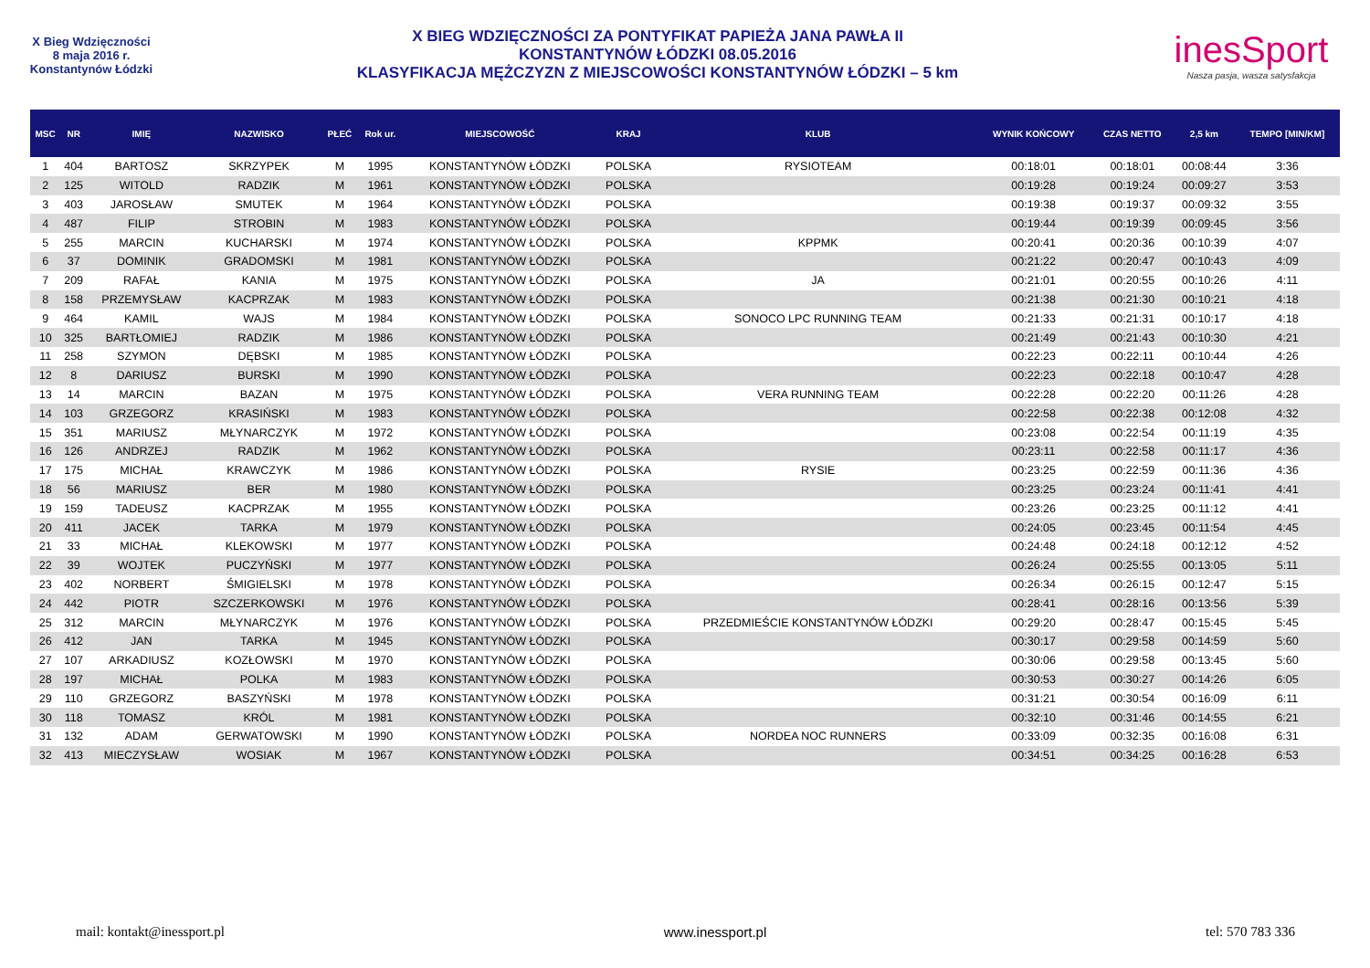X Bieg Wdzięczności
8 maja 2016 r.
Konstantynów Łódzki
X BIEG WDZIĘCZNOŚCI ZA PONTYFIKAT PAPIEŻA JANA PAWŁA II
KONSTANTYNÓW ŁÓDZKI 08.05.2016
KLASYFIKACJA MĘŻCZYZN Z MIEJSCOWOŚCI KONSTANTYNÓW ŁÓDZKI – 5 km
inesSport
Nasza pasja, wasza satysfakcja
| MSC | NR | IMIĘ | NAZWISKO | PŁEĆ | Rok ur. | MIEJSCOWOŚĆ | KRAJ | KLUB | WYNIK KOŃCOWY | CZAS NETTO | 2,5 km | TEMPO [MIN/KM] |
| --- | --- | --- | --- | --- | --- | --- | --- | --- | --- | --- | --- | --- |
| 1 | 404 | BARTOSZ | SKRZYPEK | M | 1995 | KONSTANTYNÓW ŁÓDZKI | POLSKA | RYSIOTEAM | 00:18:01 | 00:18:01 | 00:08:44 | 3:36 |
| 2 | 125 | WITOLD | RADZIK | M | 1961 | KONSTANTYNÓW ŁÓDZKI | POLSKA | | 00:19:28 | 00:19:24 | 00:09:27 | 3:53 |
| 3 | 403 | JAROSŁAW | SMUTEK | M | 1964 | KONSTANTYNÓW ŁÓDZKI | POLSKA | | 00:19:38 | 00:19:37 | 00:09:32 | 3:55 |
| 4 | 487 | FILIP | STROBIN | M | 1983 | KONSTANTYNÓW ŁÓDZKI | POLSKA | | 00:19:44 | 00:19:39 | 00:09:45 | 3:56 |
| 5 | 255 | MARCIN | KUCHARSKI | M | 1974 | KONSTANTYNÓW ŁÓDZKI | POLSKA | KPPMK | 00:20:41 | 00:20:36 | 00:10:39 | 4:07 |
| 6 | 37 | DOMINIK | GRADOMSKI | M | 1981 | KONSTANTYNÓW ŁÓDZKI | POLSKA | | 00:21:22 | 00:20:47 | 00:10:43 | 4:09 |
| 7 | 209 | RAFAŁ | KANIA | M | 1975 | KONSTANTYNÓW ŁÓDZKI | POLSKA | JA | 00:21:01 | 00:20:55 | 00:10:26 | 4:11 |
| 8 | 158 | PRZEMYSŁAW | KACPRZAK | M | 1983 | KONSTANTYNÓW ŁÓDZKI | POLSKA | | 00:21:38 | 00:21:30 | 00:10:21 | 4:18 |
| 9 | 464 | KAMIL | WAJS | M | 1984 | KONSTANTYNÓW ŁÓDZKI | POLSKA | SONOCO LPC RUNNING TEAM | 00:21:33 | 00:21:31 | 00:10:17 | 4:18 |
| 10 | 325 | BARTŁOMIEJ | RADZIK | M | 1986 | KONSTANTYNÓW ŁÓDZKI | POLSKA | | 00:21:49 | 00:21:43 | 00:10:30 | 4:21 |
| 11 | 258 | SZYMON | DĘBSKI | M | 1985 | KONSTANTYNÓW ŁÓDZKI | POLSKA | | 00:22:23 | 00:22:11 | 00:10:44 | 4:26 |
| 12 | 8 | DARIUSZ | BURSKI | M | 1990 | KONSTANTYNÓW ŁÓDZKI | POLSKA | | 00:22:23 | 00:22:18 | 00:10:47 | 4:28 |
| 13 | 14 | MARCIN | BAZAN | M | 1975 | KONSTANTYNÓW ŁÓDZKI | POLSKA | VERA RUNNING TEAM | 00:22:28 | 00:22:20 | 00:11:26 | 4:28 |
| 14 | 103 | GRZEGORZ | KRASIŃSKI | M | 1983 | KONSTANTYNÓW ŁÓDZKI | POLSKA | | 00:22:58 | 00:22:38 | 00:12:08 | 4:32 |
| 15 | 351 | MARIUSZ | MŁYNARCZYK | M | 1972 | KONSTANTYNÓW ŁÓDZKI | POLSKA | | 00:23:08 | 00:22:54 | 00:11:19 | 4:35 |
| 16 | 126 | ANDRZEJ | RADZIK | M | 1962 | KONSTANTYNÓW ŁÓDZKI | POLSKA | | 00:23:11 | 00:22:58 | 00:11:17 | 4:36 |
| 17 | 175 | MICHAŁ | KRAWCZYK | M | 1986 | KONSTANTYNÓW ŁÓDZKI | POLSKA | RYSIE | 00:23:25 | 00:22:59 | 00:11:36 | 4:36 |
| 18 | 56 | MARIUSZ | BER | M | 1980 | KONSTANTYNÓW ŁÓDZKI | POLSKA | | 00:23:25 | 00:23:24 | 00:11:41 | 4:41 |
| 19 | 159 | TADEUSZ | KACPRZAK | M | 1955 | KONSTANTYNÓW ŁÓDZKI | POLSKA | | 00:23:26 | 00:23:25 | 00:11:12 | 4:41 |
| 20 | 411 | JACEK | TARKA | M | 1979 | KONSTANTYNÓW ŁÓDZKI | POLSKA | | 00:24:05 | 00:23:45 | 00:11:54 | 4:45 |
| 21 | 33 | MICHAŁ | KLEKOWSKI | M | 1977 | KONSTANTYNÓW ŁÓDZKI | POLSKA | | 00:24:48 | 00:24:18 | 00:12:12 | 4:52 |
| 22 | 39 | WOJTEK | PUCZYŃSKI | M | 1977 | KONSTANTYNÓW ŁÓDZKI | POLSKA | | 00:26:24 | 00:25:55 | 00:13:05 | 5:11 |
| 23 | 402 | NORBERT | ŚMIGIELSKI | M | 1978 | KONSTANTYNÓW ŁÓDZKI | POLSKA | | 00:26:34 | 00:26:15 | 00:12:47 | 5:15 |
| 24 | 442 | PIOTR | SZCZERKOWSKI | M | 1976 | KONSTANTYNÓW ŁÓDZKI | POLSKA | | 00:28:41 | 00:28:16 | 00:13:56 | 5:39 |
| 25 | 312 | MARCIN | MŁYNARCZYK | M | 1976 | KONSTANTYNÓW ŁÓDZKI | POLSKA | PRZEDMIEŚCIE KONSTANTYNÓW ŁÓDZKI | 00:29:20 | 00:28:47 | 00:15:45 | 5:45 |
| 26 | 412 | JAN | TARKA | M | 1945 | KONSTANTYNÓW ŁÓDZKI | POLSKA | | 00:30:17 | 00:29:58 | 00:14:59 | 5:60 |
| 27 | 107 | ARKADIUSZ | KOZŁOWSKI | M | 1970 | KONSTANTYNÓW ŁÓDZKI | POLSKA | | 00:30:06 | 00:29:58 | 00:13:45 | 5:60 |
| 28 | 197 | MICHAŁ | POLKA | M | 1983 | KONSTANTYNÓW ŁÓDZKI | POLSKA | | 00:30:53 | 00:30:27 | 00:14:26 | 6:05 |
| 29 | 110 | GRZEGORZ | BASZYŃSKI | M | 1978 | KONSTANTYNÓW ŁÓDZKI | POLSKA | | 00:31:21 | 00:30:54 | 00:16:09 | 6:11 |
| 30 | 118 | TOMASZ | KRÓL | M | 1981 | KONSTANTYNÓW ŁÓDZKI | POLSKA | | 00:32:10 | 00:31:46 | 00:14:55 | 6:21 |
| 31 | 132 | ADAM | GERWATOWSKI | M | 1990 | KONSTANTYNÓW ŁÓDZKI | POLSKA | NORDEA NOC RUNNERS | 00:33:09 | 00:32:35 | 00:16:08 | 6:31 |
| 32 | 413 | MIECZYSŁAW | WOSIAK | M | 1967 | KONSTANTYNÓW ŁÓDZKI | POLSKA | | 00:34:51 | 00:34:25 | 00:16:28 | 6:53 |
mail: kontakt@inessport.pl www.inessport.pl tel: 570 783 336